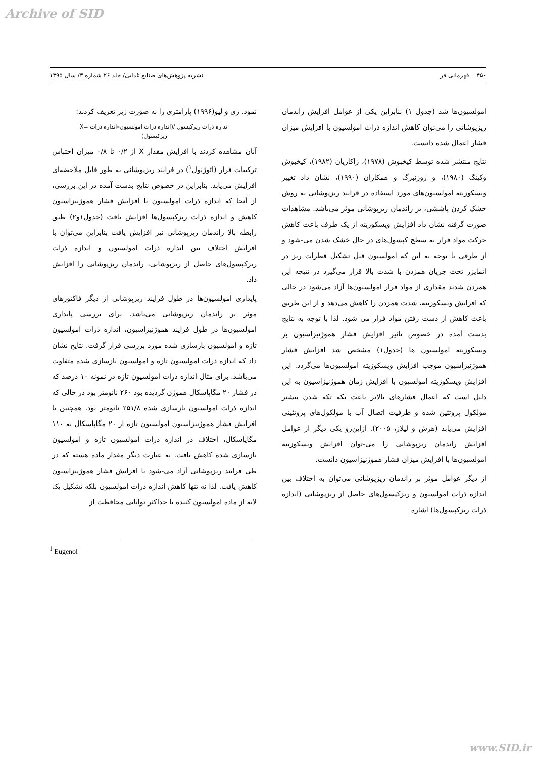Archive of SID
۴۵۰ قهرمانی فر نشریه پژوهش‌های صنایع غذایی/ جلد ۲۶ شماره ۳/ سال ۱۳۹۵
امولسیون‌ها شد (جدول ۱) بنابراین یکی از عوامل افزایش راندمان ریزپوشانی را می‌توان کاهش اندازه ذرات امولسیون با افزایش میزان فشار اعمال شده دانست.
نتایج منتشر شده توسط کیخبوش (۱۹۷۸)، زاکاریان (۱۹۸۲)، کیخبوش وکینگ (۱۹۸۰)، و روزنبرگ و همکاران (۱۹۹۰)، نشان داد تغییر ویسکوزیته امولسیون‌های مورد استفاده در فرایند ریزپوشانی به روش خشک کردن پاششی، بر راندمان ریزپوشانی موثر می‌باشد. مشاهدات صورت گرفته نشان داد افزایش ویسکوزیته از یک طرف باعث کاهش حرکت مواد فرار به سطح کپسول‌های در حال خشک شدن می-شود و از طرفی با توجه به این که امولسیون قبل تشکیل قطرات ریز در اتمایزر تحت جریان همزدن با شدت بالا قرار می‌گیرد در نتیجه این همزدن شدید مقداری از مواد فرار امولسیون‌ها آزاد می‌شود در حالی که افزایش ویسکوزیته، شدت همزدن را کاهش می‌دهد و از این طریق باعث کاهش از دست رفتن مواد فرار می شود. لذا با توجه به نتایج بدست آمده در خصوص تاثیر افزایش فشار هموژنیزاسیون بر ویسکوزیته امولسیون ها (جدول۱) مشخص شد افزایش فشار هموژنیزاسیون موجب افزایش ویسکوزیته امولسیون‌ها می‌گردد. این افزایش ویسکوزیته امولسیون با افزایش زمان هموژنیزاسیون به این دلیل است که اعمال فشارهای بالاتر باعث تکه تکه شدن بیشتر مولکول پروتئین شده و ظرفیت اتصال آب با مولکول‌های پروتئینی افزایش می‌یابد (هرش و لیلاز، ۲۰۰۵). ازاین‌رو یکی دیگر از عوامل افزایش راندمان ریزپوشانی را می-توان افزایش ویسکوزیته امولسیون‌ها با افزایش میزان فشار هموژنیزاسیون دانست.
از دیگر عوامل موثر بر راندمان ریزپوشانی می‌توان به اختلاف بین اندازه ذرات امولسیون و ریزکپسول‌های حاصل از ریزپوشانی (اندازه ذرات ریزکپسول‌ها) اشاره
نمود. ری و لیو(۱۹۹۶) پارامتری را به صورت زیر تعریف کردند:
اندازه ذرات ریزکپسول /(اندازه ذرات امولسیون–اندازه ذرات =X
ریزکپسول)
آنان مشاهده کردند با افزایش مقدار X از ۰/۲ تا ۰/۸ میزان احتباس ترکیبات فرار (ائوژنول<sup>۱</sup>) در فرایند ریزپوشانی به طور قابل ملاحضه‌ای افزایش می‌یابد. بنابراین در خصوص نتایج بدست آمده در این بررسی، از آنجا که اندازه ذرات امولسیون با افزایش فشار هموژنیزاسیون کاهش و اندازه ذرات ریزکپسول‌ها افزایش یافت (جدول۱و۲) طبق رابطه بالا راندمان ریزپوشانی نیز افزایش یافت بنابراین می‌توان با افزایش اختلاف بین اندازه ذرات امولسیون و اندازه ذرات ریزکپسول‌های حاصل از ریزپوشانی، راندمان ریزپوشانی را افزایش داد.
پایداری امولسیون‌ها در طول فرایند ریزپوشانی از دیگر فاکتورهای موثر بر راندمان ریزپوشانی می‌باشد. برای بررسی پایداری امولسیون‌ها در طول فرایند هموژنیزاسیون، اندازه ذرات امولسیون تازه و امولسیون بازسازی شده مورد بررسی قرار گرفت. نتایج نشان داد که اندازه ذرات امولسیون تازه و امولسیون بازسازی شده متفاوت می‌باشد. برای مثال اندازه ذرات امولسیون تازه در نمونه ۱۰ درصد که در فشار ۲۰ مگاپاسکال هموژن گردیده بود ۲۶۰ نانومتر بود در حالی که اندازه ذرات امولسیون بازسازی شده ۲۵۱/۸ نانومتر بود. همچنین با افزایش فشار هموژنیزاسیون امولسیون تازه از ۲۰ مگاپاسکال به ۱۱۰ مگاپاسکال، اختلاف در اندازه ذرات امولسیون تازه و امولسیون بازسازی شده کاهش یافت. به عبارت دیگر مقدار ماده هسته که در طی فرایند ریزپوشانی آزاد می-شود با افزایش فشار هموژنیزاسیون کاهش یافت. لذا نه تنها کاهش اندازه ذرات امولسیون بلکه تشکیل یک لایه از ماده امولسیون کننده با حداکثر توانایی محافظت از
<sup>1</sup> Eugenol
www.SID.ir